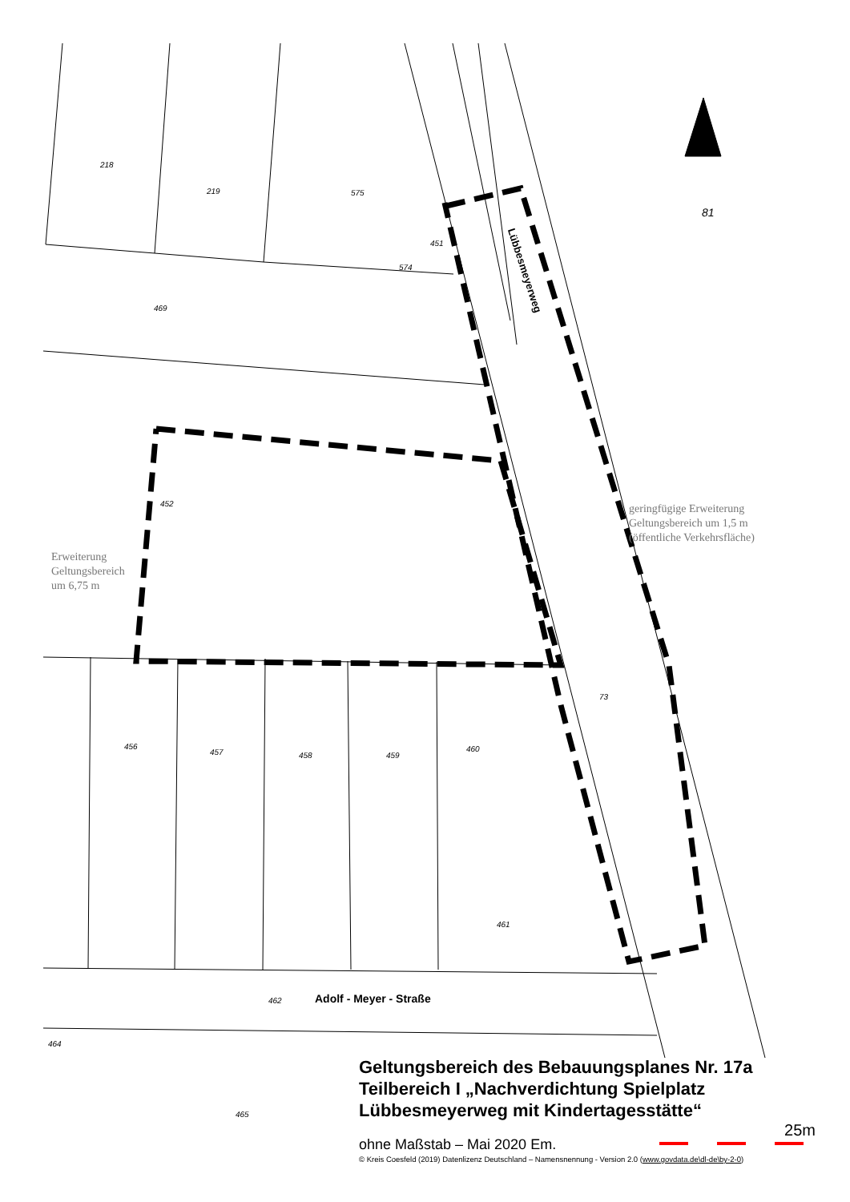81
218
219 575
451
574
469
Lübbesmeyerweg
452
geringfügige Erweiterung
Geltungsbereich um 1,5 m
(öffentliche Verkehrsfläche)
Erweiterung
Geltungsbereich
um 6,75 m
73
456
457 458 459
460
461
462 Adolf - Meyer - Straße
464
465
Geltungsbereich des Bebauungsplanes Nr. 17a
Teilbereich I „Nachverdichtung Spielplatz
Lübbesmeyerweg mit Kindertagesstätte“
25m
ohne Maßstab – Mai 2020 Em.
© Kreis Coesfeld (2019) Datenlizenz Deutschland – Namensnennung - Version 2.0 (www.govdata.de\dl-de\by-2-0)